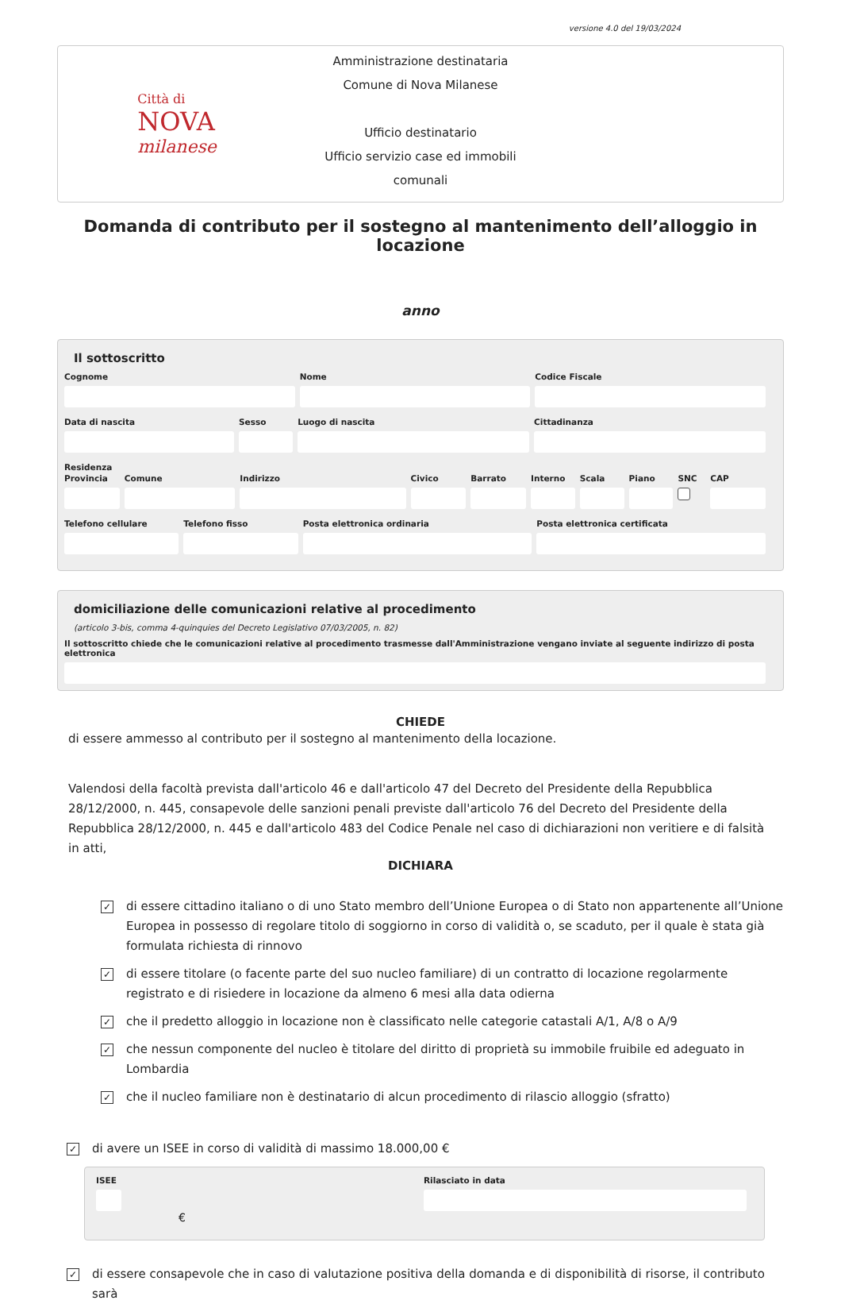versione 4.0 del 19/03/2024
Città di
NOVA
milanese
Amministrazione destinataria
Comune di Nova Milanese
Ufficio destinatario
Ufficio servizio case ed immobili comunali
Domanda di contributo per il sostegno al mantenimento dell’alloggio in locazione
anno
Il sottoscritto
Cognome Nome Codice Fiscale
Data di nascita Sesso Luogo di nascita Cittadinanza
Residenza
Provincia Comune Indirizzo Civico Barrato Interno Scala Piano SNC CAP
Telefono cellulare Telefono fisso Posta elettronica ordinaria Posta elettronica certificata
domiciliazione delle comunicazioni relative al procedimento
(articolo 3-bis, comma 4-quinquies del Decreto Legislativo 07/03/2005, n. 82)
Il sottoscritto chiede che le comunicazioni relative al procedimento trasmesse dall'Amministrazione vengano inviate al seguente indirizzo di posta elettronica
CHIEDE
di essere ammesso al contributo per il sostegno al mantenimento della locazione.
Valendosi della facoltà prevista dall'articolo 46 e dall'articolo 47 del Decreto del Presidente della Repubblica 28/12/2000, n. 445, consapevole delle sanzioni penali previste dall'articolo 76 del Decreto del Presidente della Repubblica 28/12/2000, n. 445 e dall'articolo 483 del Codice Penale nel caso di dichiarazioni non veritiere e di falsità in atti,
DICHIARA
✓ di essere cittadino italiano o di uno Stato membro dell’Unione Europea o di Stato non appartenente all’Unione Europea in possesso di regolare titolo di soggiorno in corso di validità o, se scaduto, per il quale è stata già formulata richiesta di rinnovo
✓ di essere titolare (o facente parte del suo nucleo familiare) di un contratto di locazione regolarmente registrato e di risiedere in locazione da almeno 6 mesi alla data odierna
✓ che il predetto alloggio in locazione non è classificato nelle categorie catastali A/1, A/8 o A/9
✓ che nessun componente del nucleo è titolare del diritto di proprietà su immobile fruibile ed adeguato in Lombardia
✓ che il nucleo familiare non è destinatario di alcun procedimento di rilascio alloggio (sfratto)
✓ di avere un ISEE in corso di validità di massimo 18.000,00 €
ISEE
€
Rilasciato in data
✓ di essere consapevole che in caso di valutazione positiva della domanda e di disponibilità di risorse, il contributo sarà